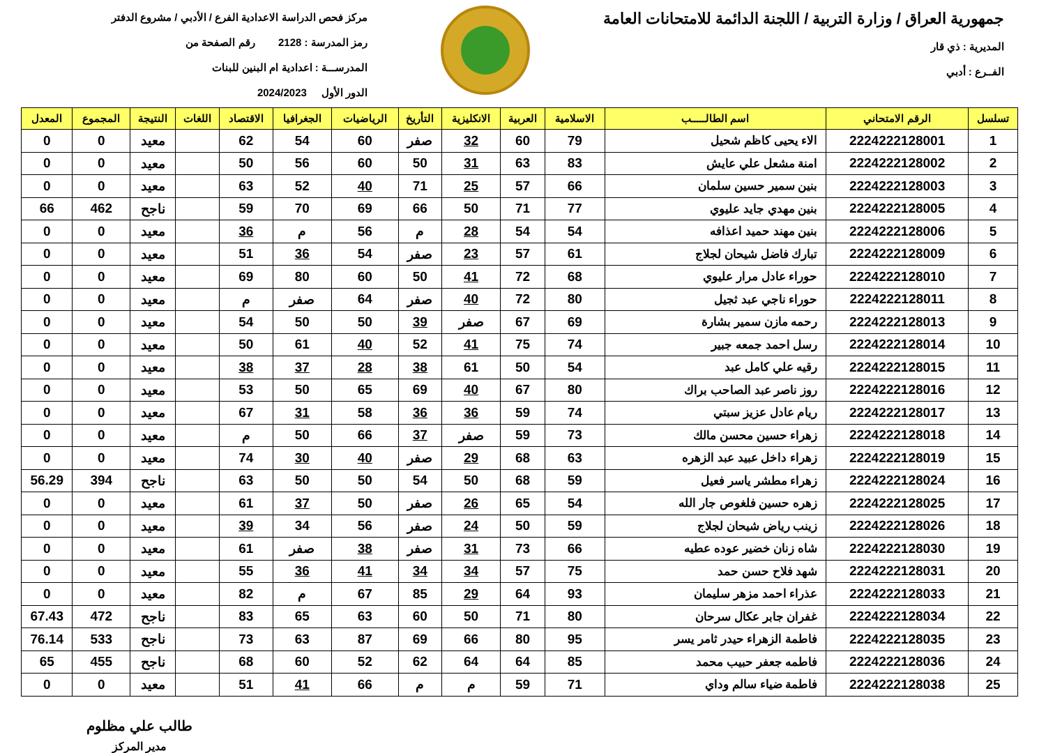جمهورية العراق / وزارة التربية / اللجنة الدائمة للامتحانات العامة
المديرية : ذي قار
الفــرع : أدبي
مركز فحص الدراسة الاعدادية الفرع / الأدبي / مشروع الدفتر
رمز المدرسة : 2128 رقم الصفحة من
المدرســـة : اعدادية ام البنين للبنات
الدور الأول 2024/2023
| تسلسل | الرقم الامتحاني | اسم الطالـــــب | الاسلامية | العربية | الانكليزية | التأريخ | الرياضيات | الجغرافيا | الاقتصاد | اللغات | النتيجة | المجموع | المعدل |
| --- | --- | --- | --- | --- | --- | --- | --- | --- | --- | --- | --- | --- | --- |
| 1 | 2224222128001 | الاء يحيى كاظم شحيل | 79 | 60 | 32 | صفر | 60 | 54 | 62 | | معيد | 0 | 0 |
| 2 | 2224222128002 | امنة مشعل علي عايش | 83 | 63 | 31 | 50 | 60 | 56 | 50 | | معيد | 0 | 0 |
| 3 | 2224222128003 | بنين سمير حسين سلمان | 66 | 57 | 25 | 71 | 40 | 52 | 63 | | معيد | 0 | 0 |
| 4 | 2224222128005 | بنين مهدي جايد عليوي | 77 | 71 | 50 | 66 | 69 | 70 | 59 | | ناجح | 462 | 66 |
| 5 | 2224222128006 | بنين مهند حميد اعذافه | 54 | 54 | 28 | م | 56 | م | 36 | | معيد | 0 | 0 |
| 6 | 2224222128009 | تبارك فاضل شيحان لجلاج | 61 | 57 | 23 | صفر | 54 | 36 | 51 | | معيد | 0 | 0 |
| 7 | 2224222128010 | حوراء عادل مرار عليوي | 68 | 72 | 41 | 50 | 60 | 80 | 69 | | معيد | 0 | 0 |
| 8 | 2224222128011 | حوراء ناجي عبد ثجيل | 80 | 72 | 40 | صفر | 64 | صفر | م | | معيد | 0 | 0 |
| 9 | 2224222128013 | رحمه مازن سمير بشارة | 69 | 67 | صفر | 39 | 50 | 50 | 54 | | معيد | 0 | 0 |
| 10 | 2224222128014 | رسل احمد جمعه جبير | 74 | 75 | 41 | 52 | 40 | 61 | 50 | | معيد | 0 | 0 |
| 11 | 2224222128015 | رقيه علي كامل عبد | 54 | 50 | 61 | 38 | 28 | 37 | 38 | | معيد | 0 | 0 |
| 12 | 2224222128016 | روز ناصر عبد الصاحب براك | 80 | 67 | 40 | 69 | 65 | 50 | 53 | | معيد | 0 | 0 |
| 13 | 2224222128017 | ريام عادل عزيز سبتي | 74 | 59 | 36 | 36 | 58 | 31 | 67 | | معيد | 0 | 0 |
| 14 | 2224222128018 | زهراء حسين محسن مالك | 73 | 59 | صفر | 37 | 66 | 50 | م | | معيد | 0 | 0 |
| 15 | 2224222128019 | زهراء داخل عبيد عبد الزهره | 63 | 68 | 29 | صفر | 40 | 30 | 74 | | معيد | 0 | 0 |
| 16 | 2224222128024 | زهراء مطشر ياسر فعيل | 59 | 68 | 50 | 54 | 50 | 50 | 63 | | ناجح | 394 | 56.29 |
| 17 | 2224222128025 | زهره حسين فلغوص جار الله | 54 | 65 | 26 | صفر | 50 | 37 | 61 | | معيد | 0 | 0 |
| 18 | 2224222128026 | زينب رياض شيحان لجلاج | 59 | 50 | 24 | صفر | 56 | 34 | 39 | | معيد | 0 | 0 |
| 19 | 2224222128030 | شاه زنان خضير عوده عطيه | 66 | 73 | 31 | صفر | 38 | صفر | 61 | | معيد | 0 | 0 |
| 20 | 2224222128031 | شهد فلاح حسن حمد | 75 | 57 | 34 | 34 | 41 | 36 | 55 | | معيد | 0 | 0 |
| 21 | 2224222128033 | عذراء احمد مزهر سليمان | 93 | 64 | 29 | 85 | 67 | م | 82 | | معيد | 0 | 0 |
| 22 | 2224222128034 | غفران جابر عكال سرحان | 80 | 71 | 50 | 60 | 63 | 65 | 83 | | ناجح | 472 | 67.43 |
| 23 | 2224222128035 | فاطمة الزهراء حيدر ثامر يسر | 95 | 80 | 66 | 69 | 87 | 63 | 73 | | ناجح | 533 | 76.14 |
| 24 | 2224222128036 | فاطمه جعفر حبيب محمد | 85 | 64 | 64 | 62 | 52 | 60 | 68 | | ناجح | 455 | 65 |
| 25 | 2224222128038 | فاطمة ضياء سالم وداي | 71 | 59 | م | م | 66 | 41 | 51 | | معيد | 0 | 0 |
طالب علي مظلوم
مدير المركز